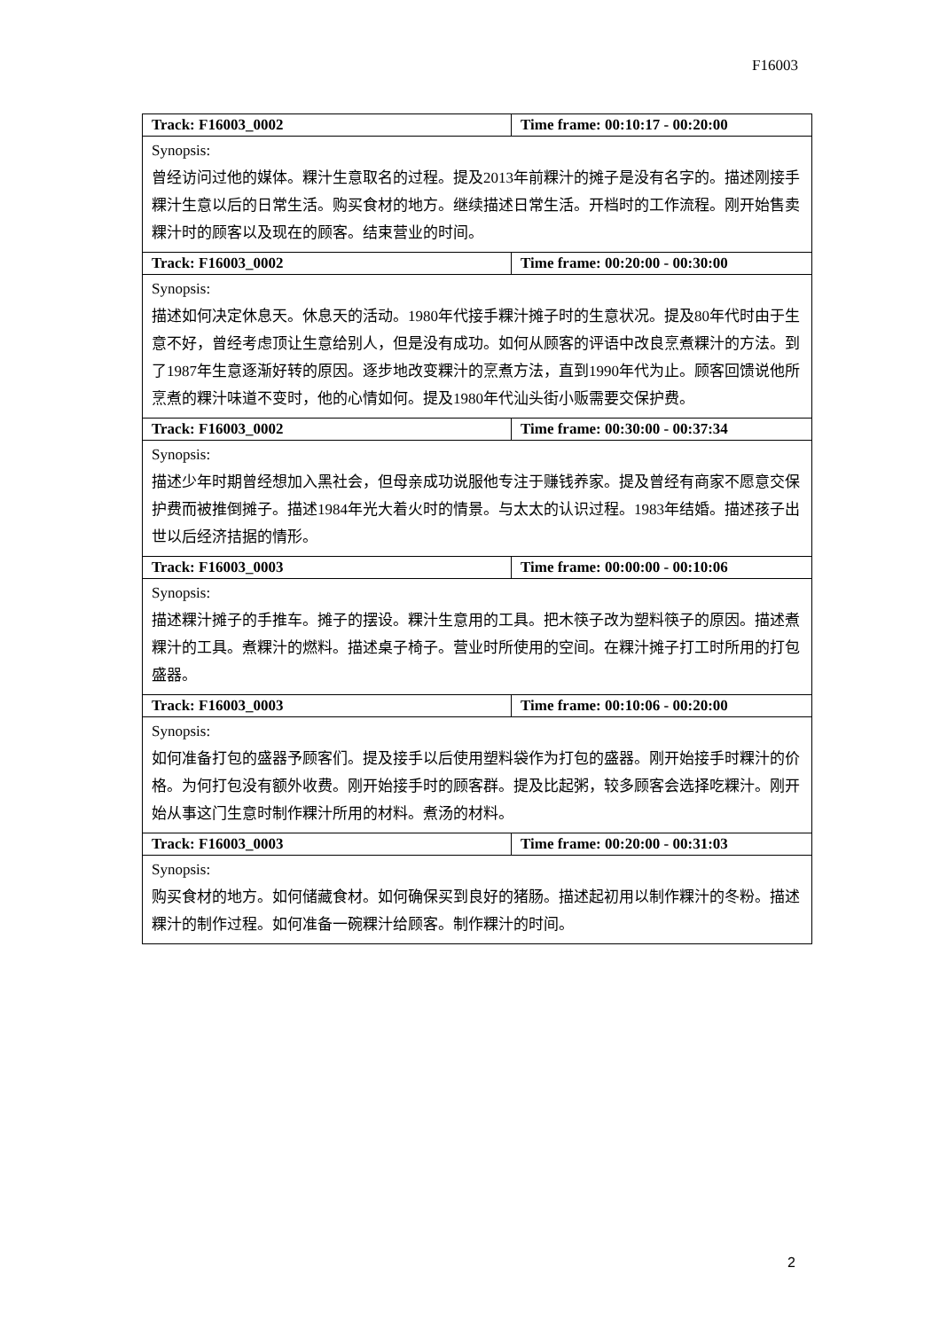F16003
| Track: F16003_0002 | Time frame: 00:10:17 - 00:20:00 |
| Synopsis: 曾经访问过他的媒体。粿汁生意取名的过程。提及2013年前粿汁的摊子是没有名字的。描述刚接手粿汁生意以后的日常生活。购买食材的地方。继续描述日常生活。开档时的工作流程。刚开始售卖粿汁时的顾客以及现在的顾客。结束营业的时间。 | |
| Track: F16003_0002 | Time frame: 00:20:00 - 00:30:00 |
| Synopsis: 描述如何决定休息天。休息天的活动。1980年代接手粿汁摊子时的生意状况。提及80年代时由于生意不好，曾经考虑顶让生意给别人，但是没有成功。如何从顾客的评语中改良烹煮粿汁的方法。到了1987年生意逐渐好转的原因。逐步地改变粿汁的烹煮方法，直到1990年代为止。顾客回馈说他所烹煮的粿汁味道不变时，他的心情如何。提及1980年代汕头街小贩需要交保护费。 | |
| Track: F16003_0002 | Time frame: 00:30:00 - 00:37:34 |
| Synopsis: 描述少年时期曾经想加入黑社会，但母亲成功说服他专注于赚钱养家。提及曾经有商家不愿意交保护费而被推倒摊子。描述1984年光大着火时的情景。与太太的认识过程。1983年结婚。描述孩子出世以后经济拮据的情形。 | |
| Track: F16003_0003 | Time frame: 00:00:00 - 00:10:06 |
| Synopsis: 描述粿汁摊子的手推车。摊子的摆设。粿汁生意用的工具。把木筷子改为塑料筷子的原因。描述煮粿汁的工具。煮粿汁的燃料。描述桌子椅子。营业时所使用的空间。在粿汁摊子打工时所用的打包盛器。 | |
| Track: F16003_0003 | Time frame: 00:10:06 - 00:20:00 |
| Synopsis: 如何准备打包的盛器予顾客们。提及接手以后使用塑料袋作为打包的盛器。刚开始接手时粿汁的价格。为何打包没有额外收费。刚开始接手时的顾客群。提及比起粥，较多顾客会选择吃粿汁。刚开始从事这门生意时制作粿汁所用的材料。煮汤的材料。 | |
| Track: F16003_0003 | Time frame: 00:20:00 - 00:31:03 |
| Synopsis: 购买食材的地方。如何储藏食材。如何确保买到良好的猪肠。描述起初用以制作粿汁的冬粉。描述粿汁的制作过程。如何准备一碗粿汁给顾客。制作粿汁的时间。 | |
2